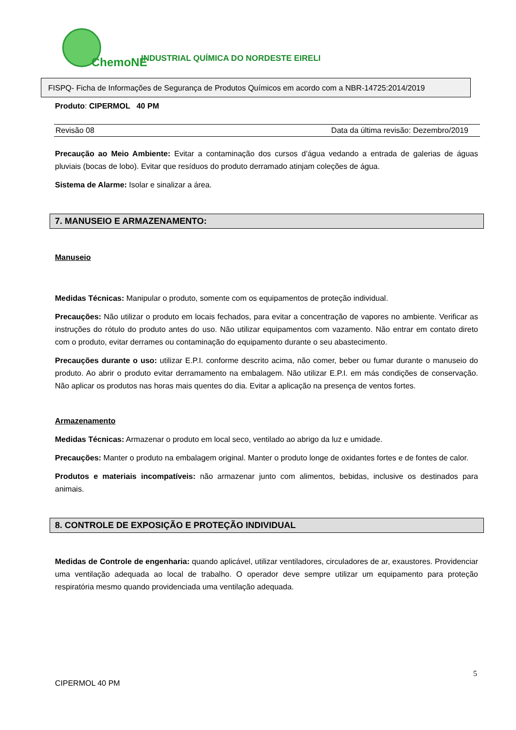ChemoNE
INDUSTRIAL QUÍMICA DO NORDESTE EIRELI
FISPQ- Ficha de Informações de Segurança de Produtos Químicos em acordo com a NBR-14725:2014/2019
Produto: CIPERMOL 40 PM
Revisão 08 Data da última revisão: Dezembro/2019
Precaução ao Meio Ambiente: Evitar a contaminação dos cursos d’água vedando a entrada de galerias de águas pluviais (bocas de lobo). Evitar que resíduos do produto derramado atinjam coleções de água.
Sistema de Alarme: Isolar e sinalizar a área.
7. MANUSEIO E ARMAZENAMENTO:
Manuseio
Medidas Técnicas: Manipular o produto, somente com os equipamentos de proteção individual.
Precauções: Não utilizar o produto em locais fechados, para evitar a concentração de vapores no ambiente. Verificar as instruções do rótulo do produto antes do uso. Não utilizar equipamentos com vazamento. Não entrar em contato direto com o produto, evitar derrames ou contaminação do equipamento durante o seu abastecimento.
Precauções durante o uso: utilizar E.P.I. conforme descrito acima, não comer, beber ou fumar durante o manuseio do produto. Ao abrir o produto evitar derramamento na embalagem. Não utilizar E.P.I. em más condições de conservação. Não aplicar os produtos nas horas mais quentes do dia. Evitar a aplicação na presença de ventos fortes.
Armazenamento
Medidas Técnicas: Armazenar o produto em local seco, ventilado ao abrigo da luz e umidade.
Precauções: Manter o produto na embalagem original. Manter o produto longe de oxidantes fortes e de fontes de calor.
Produtos e materiais incompatíveis: não armazenar junto com alimentos, bebidas, inclusive os destinados para animais.
8. CONTROLE DE EXPOSIÇÃO E PROTEÇÃO INDIVIDUAL
Medidas de Controle de engenharia: quando aplicável, utilizar ventiladores, circuladores de ar, exaustores. Providenciar uma ventilação adequada ao local de trabalho. O operador deve sempre utilizar um equipamento para proteção respiratória mesmo quando providenciada uma ventilação adequada.
5
CIPERMOL 40 PM